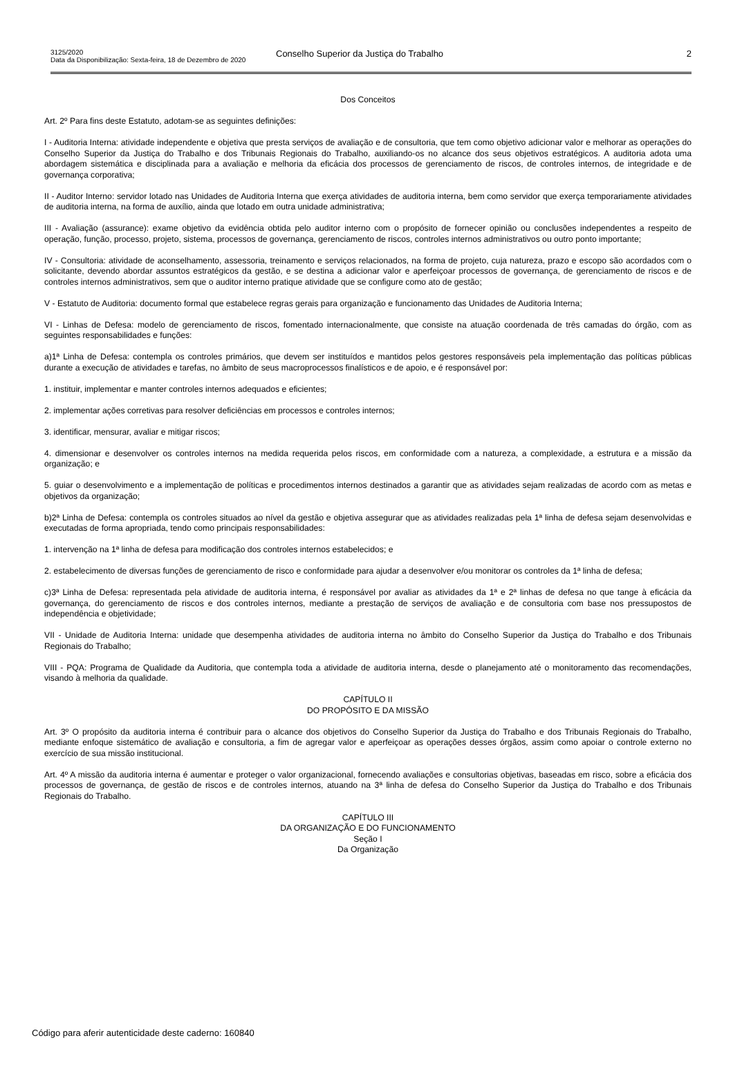3125/2020
Data da Disponibilização: Sexta-feira, 18 de Dezembro de 2020
Conselho Superior da Justiça do Trabalho 2
Dos Conceitos
Art. 2º Para fins deste Estatuto, adotam-se as seguintes definições:
I - Auditoria Interna: atividade independente e objetiva que presta serviços de avaliação e de consultoria, que tem como objetivo adicionar valor e melhorar as operações do Conselho Superior da Justiça do Trabalho e dos Tribunais Regionais do Trabalho, auxiliando-os no alcance dos seus objetivos estratégicos. A auditoria adota uma abordagem sistemática e disciplinada para a avaliação e melhoria da eficácia dos processos de gerenciamento de riscos, de controles internos, de integridade e de governança corporativa;
II - Auditor Interno: servidor lotado nas Unidades de Auditoria Interna que exerça atividades de auditoria interna, bem como servidor que exerça temporariamente atividades de auditoria interna, na forma de auxílio, ainda que lotado em outra unidade administrativa;
III - Avaliação (assurance): exame objetivo da evidência obtida pelo auditor interno com o propósito de fornecer opinião ou conclusões independentes a respeito de operação, função, processo, projeto, sistema, processos de governança, gerenciamento de riscos, controles internos administrativos ou outro ponto importante;
IV - Consultoria: atividade de aconselhamento, assessoria, treinamento e serviços relacionados, na forma de projeto, cuja natureza, prazo e escopo são acordados com o solicitante, devendo abordar assuntos estratégicos da gestão, e se destina a adicionar valor e aperfeiçoar processos de governança, de gerenciamento de riscos e de controles internos administrativos, sem que o auditor interno pratique atividade que se configure como ato de gestão;
V - Estatuto de Auditoria: documento formal que estabelece regras gerais para organização e funcionamento das Unidades de Auditoria Interna;
VI - Linhas de Defesa: modelo de gerenciamento de riscos, fomentado internacionalmente, que consiste na atuação coordenada de três camadas do órgão, com as seguintes responsabilidades e funções:
a)1ª Linha de Defesa: contempla os controles primários, que devem ser instituídos e mantidos pelos gestores responsáveis pela implementação das políticas públicas durante a execução de atividades e tarefas, no âmbito de seus macroprocessos finalísticos e de apoio, e é responsável por:
1. instituir, implementar e manter controles internos adequados e eficientes;
2. implementar ações corretivas para resolver deficiências em processos e controles internos;
3. identificar, mensurar, avaliar e mitigar riscos;
4. dimensionar e desenvolver os controles internos na medida requerida pelos riscos, em conformidade com a natureza, a complexidade, a estrutura e a missão da organização; e
5. guiar o desenvolvimento e a implementação de políticas e procedimentos internos destinados a garantir que as atividades sejam realizadas de acordo com as metas e objetivos da organização;
b)2ª Linha de Defesa: contempla os controles situados ao nível da gestão e objetiva assegurar que as atividades realizadas pela 1ª linha de defesa sejam desenvolvidas e executadas de forma apropriada, tendo como principais responsabilidades:
1. intervenção na 1ª linha de defesa para modificação dos controles internos estabelecidos; e
2. estabelecimento de diversas funções de gerenciamento de risco e conformidade para ajudar a desenvolver e/ou monitorar os controles da 1ª linha de defesa;
c)3ª Linha de Defesa: representada pela atividade de auditoria interna, é responsável por avaliar as atividades da 1ª e 2ª linhas de defesa no que tange à eficácia da governança, do gerenciamento de riscos e dos controles internos, mediante a prestação de serviços de avaliação e de consultoria com base nos pressupostos de independência e objetividade;
VII - Unidade de Auditoria Interna: unidade que desempenha atividades de auditoria interna no âmbito do Conselho Superior da Justiça do Trabalho e dos Tribunais Regionais do Trabalho;
VIII - PQA: Programa de Qualidade da Auditoria, que contempla toda a atividade de auditoria interna, desde o planejamento até o monitoramento das recomendações, visando à melhoria da qualidade.
CAPÍTULO II
DO PROPÓSITO E DA MISSÃO
Art. 3º O propósito da auditoria interna é contribuir para o alcance dos objetivos do Conselho Superior da Justiça do Trabalho e dos Tribunais Regionais do Trabalho, mediante enfoque sistemático de avaliação e consultoria, a fim de agregar valor e aperfeiçoar as operações desses órgãos, assim como apoiar o controle externo no exercício de sua missão institucional.
Art. 4º A missão da auditoria interna é aumentar e proteger o valor organizacional, fornecendo avaliações e consultorias objetivas, baseadas em risco, sobre a eficácia dos processos de governança, de gestão de riscos e de controles internos, atuando na 3ª linha de defesa do Conselho Superior da Justiça do Trabalho e dos Tribunais Regionais do Trabalho.
CAPÍTULO III
DA ORGANIZAÇÃO E DO FUNCIONAMENTO
Seção I
Da Organização
Código para aferir autenticidade deste caderno: 160840